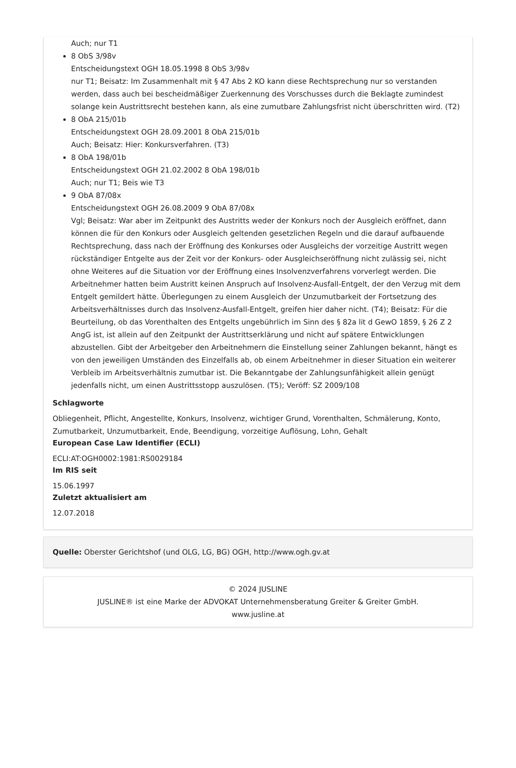Auch; nur T1
8 ObS 3/98v
Entscheidungstext OGH 18.05.1998 8 ObS 3/98v
nur T1; Beisatz: Im Zusammenhalt mit § 47 Abs 2 KO kann diese Rechtsprechung nur so verstanden werden, dass auch bei bescheidmäßiger Zuerkennung des Vorschusses durch die Beklagte zumindest solange kein Austrittsrecht bestehen kann, als eine zumutbare Zahlungsfrist nicht überschritten wird. (T2)
8 ObA 215/01b
Entscheidungstext OGH 28.09.2001 8 ObA 215/01b
Auch; Beisatz: Hier: Konkursverfahren. (T3)
8 ObA 198/01b
Entscheidungstext OGH 21.02.2002 8 ObA 198/01b
Auch; nur T1; Beis wie T3
9 ObA 87/08x
Entscheidungstext OGH 26.08.2009 9 ObA 87/08x
Vgl; Beisatz: War aber im Zeitpunkt des Austritts weder der Konkurs noch der Ausgleich eröffnet, dann können die für den Konkurs oder Ausgleich geltenden gesetzlichen Regeln und die darauf aufbauende Rechtsprechung, dass nach der Eröffnung des Konkurses oder Ausgleichs der vorzeitige Austritt wegen rückständiger Entgelte aus der Zeit vor der Konkurs- oder Ausgleichseröffnung nicht zulässig sei, nicht ohne Weiteres auf die Situation vor der Eröffnung eines Insolvenzverfahrens vorverlegt werden. Die Arbeitnehmer hatten beim Austritt keinen Anspruch auf Insolvenz-Ausfall-Entgelt, der den Verzug mit dem Entgelt gemildert hätte. Überlegungen zu einem Ausgleich der Unzumutbarkeit der Fortsetzung des Arbeitsverhältnisses durch das Insolvenz-Ausfall-Entgelt, greifen hier daher nicht. (T4); Beisatz: Für die Beurteilung, ob das Vorenthalten des Entgelts ungebührlich im Sinn des § 82a lit d GewO 1859, § 26 Z 2 AngG ist, ist allein auf den Zeitpunkt der Austrittserklärung und nicht auf spätere Entwicklungen abzustellen. Gibt der Arbeitgeber den Arbeitnehmern die Einstellung seiner Zahlungen bekannt, hängt es von den jeweiligen Umständen des Einzelfalls ab, ob einem Arbeitnehmer in dieser Situation ein weiterer Verbleib im Arbeitsverhältnis zumutbar ist. Die Bekanntgabe der Zahlungsunfähigkeit allein genügt jedenfalls nicht, um einen Austrittsstopp auszulösen. (T5); Veröff: SZ 2009/108
Schlagworte
Obliegenheit, Pflicht, Angestellte, Konkurs, Insolvenz, wichtiger Grund, Vorenthalten, Schmälerung, Konto, Zumutbarkeit, Unzumutbarkeit, Ende, Beendigung, vorzeitige Auflösung, Lohn, Gehalt
European Case Law Identifier (ECLI)
ECLI:AT:OGH0002:1981:RS0029184
Im RIS seit
15.06.1997
Zuletzt aktualisiert am
12.07.2018
Quelle: Oberster Gerichtshof (und OLG, LG, BG) OGH, http://www.ogh.gv.at
© 2024 JUSLINE
JUSLINE® ist eine Marke der ADVOKAT Unternehmensberatung Greiter & Greiter GmbH.
www.jusline.at